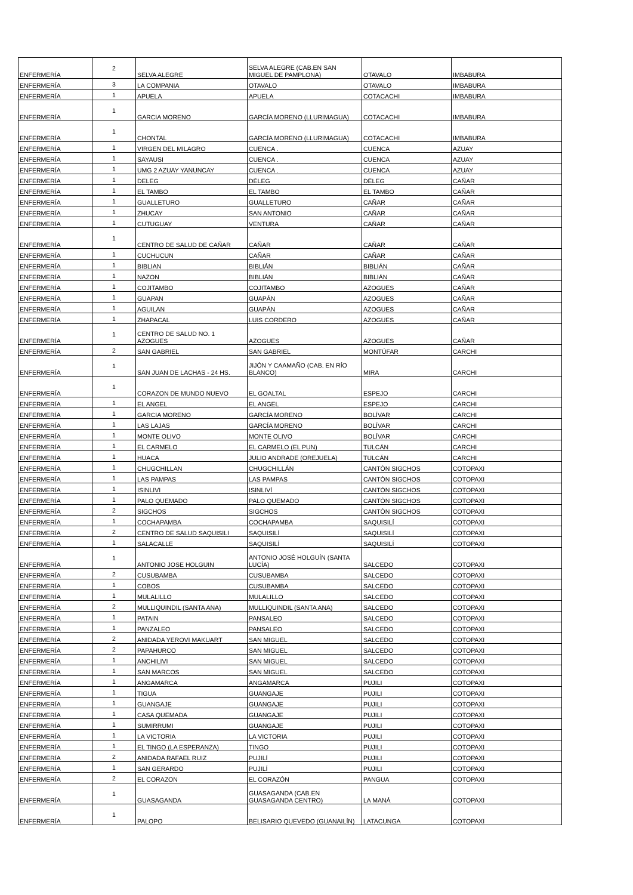| ENFERMERÍA | 2 | SELVA ALEGRE | SELVA ALEGRE (CAB.EN SAN MIGUEL DE PAMPLONA) | OTAVALO | IMBABURA |
| ENFERMERÍA | 3 | LA COMPANIA | OTAVALO | OTAVALO | IMBABURA |
| ENFERMERÍA | 1 | APUELA | APUELA | COTACACHI | IMBABURA |
| ENFERMERÍA | 1 | GARCIA MORENO | GARCÍA MORENO (LLURIMAGUA) | COTACACHI | IMBABURA |
| ENFERMERÍA | 1 | CHONTAL | GARCÍA MORENO (LLURIMAGUA) | COTACACHI | IMBABURA |
| ENFERMERÍA | 1 | VIRGEN DEL MILAGRO | CUENCA . | CUENCA | AZUAY |
| ENFERMERÍA | 1 | SAYAUSI | CUENCA . | CUENCA | AZUAY |
| ENFERMERÍA | 1 | UMG 2 AZUAY YANUNCAY | CUENCA . | CUENCA | AZUAY |
| ENFERMERÍA | 1 | DELEG | DÉLEG | DÉLEG | CAÑAR |
| ENFERMERÍA | 1 | EL TAMBO | EL TAMBO | EL TAMBO | CAÑAR |
| ENFERMERÍA | 1 | GUALLETURO | GUALLETURO | CAÑAR | CAÑAR |
| ENFERMERÍA | 1 | ZHUCAY | SAN ANTONIO | CAÑAR | CAÑAR |
| ENFERMERÍA | 1 | CUTUGUAY | VENTURA | CAÑAR | CAÑAR |
| ENFERMERÍA | 1 | CENTRO DE SALUD DE CAÑAR | CAÑAR | CAÑAR | CAÑAR |
| ENFERMERÍA | 1 | CUCHUCUN | CAÑAR | CAÑAR | CAÑAR |
| ENFERMERÍA | 1 | BIBLIAN | BIBLIÁN | BIBLIÁN | CAÑAR |
| ENFERMERÍA | 1 | NAZON | BIBLIÁN | BIBLIÁN | CAÑAR |
| ENFERMERÍA | 1 | COJITAMBO | COJITAMBO | AZOGUES | CAÑAR |
| ENFERMERÍA | 1 | GUAPAN | GUAPÁN | AZOGUES | CAÑAR |
| ENFERMERÍA | 1 | AGUILAN | GUAPÁN | AZOGUES | CAÑAR |
| ENFERMERÍA | 1 | ZHAPACAL | LUIS CORDERO | AZOGUES | CAÑAR |
| ENFERMERÍA | 1 | CENTRO DE SALUD NO. 1 AZOGUES | AZOGUES | AZOGUES | CAÑAR |
| ENFERMERÍA | 2 | SAN GABRIEL | SAN GABRIEL | MONTÚFAR | CARCHI |
| ENFERMERÍA | 1 | SAN JUAN DE LACHAS - 24 HS. | JIJÓN Y CAAMAÑO (CAB. EN RÍO BLANCO) | MIRA | CARCHI |
| ENFERMERÍA | 1 | CORAZON DE MUNDO NUEVO | EL GOALTAL | ESPEJO | CARCHI |
| ENFERMERÍA | 1 | EL ANGEL | EL ANGEL | ESPEJO | CARCHI |
| ENFERMERÍA | 1 | GARCIA MORENO | GARCÍA MORENO | BOLÍVAR | CARCHI |
| ENFERMERÍA | 1 | LAS LAJAS | GARCÍA MORENO | BOLÍVAR | CARCHI |
| ENFERMERÍA | 1 | MONTE OLIVO | MONTE OLIVO | BOLÍVAR | CARCHI |
| ENFERMERÍA | 1 | EL CARMELO | EL CARMELO (EL PUN) | TULCÁN | CARCHI |
| ENFERMERÍA | 1 | HUACA | JULIO ANDRADE (OREJUELA) | TULCÁN | CARCHI |
| ENFERMERÍA | 1 | CHUGCHILLAN | CHUGCHILLÁN | CANTÒN SIGCHOS | COTOPAXI |
| ENFERMERÍA | 1 | LAS PAMPAS | LAS PAMPAS | CANTÒN SIGCHOS | COTOPAXI |
| ENFERMERÍA | 1 | ISINLIVI | ISINLIVÍ | CANTÒN SIGCHOS | COTOPAXI |
| ENFERMERÍA | 1 | PALO QUEMADO | PALO QUEMADO | CANTÒN SIGCHOS | COTOPAXI |
| ENFERMERÍA | 2 | SIGCHOS | SIGCHOS | CANTÒN SIGCHOS | COTOPAXI |
| ENFERMERÍA | 1 | COCHAPAMBA | COCHAPAMBA | SAQUISILÍ | COTOPAXI |
| ENFERMERÍA | 2 | CENTRO DE SALUD SAQUISILI | SAQUISILÍ | SAQUISILÍ | COTOPAXI |
| ENFERMERÍA | 1 | SALACALLE | SAQUISILÍ | SAQUISILÍ | COTOPAXI |
| ENFERMERÍA | 1 | ANTONIO JOSE HOLGUIN | ANTONIO JOSÉ HOLGUÍN (SANTA LUCÍA) | SALCEDO | COTOPAXI |
| ENFERMERÍA | 2 | CUSUBAMBA | CUSUBAMBA | SALCEDO | COTOPAXI |
| ENFERMERÍA | 1 | COBOS | CUSUBAMBA | SALCEDO | COTOPAXI |
| ENFERMERÍA | 1 | MULALILLO | MULALILLO | SALCEDO | COTOPAXI |
| ENFERMERÍA | 2 | MULLIQUINDIL (SANTA ANA) | MULLIQUINDIL (SANTA ANA) | SALCEDO | COTOPAXI |
| ENFERMERÍA | 1 | PATAIN | PANSALEO | SALCEDO | COTOPAXI |
| ENFERMERÍA | 1 | PANZALEO | PANSALEO | SALCEDO | COTOPAXI |
| ENFERMERÍA | 2 | ANIDADA YEROVI MAKUART | SAN MIGUEL | SALCEDO | COTOPAXI |
| ENFERMERÍA | 2 | PAPAHURCO | SAN MIGUEL | SALCEDO | COTOPAXI |
| ENFERMERÍA | 1 | ANCHILIVI | SAN MIGUEL | SALCEDO | COTOPAXI |
| ENFERMERÍA | 1 | SAN MARCOS | SAN MIGUEL | SALCEDO | COTOPAXI |
| ENFERMERÍA | 1 | ANGAMARCA | ANGAMARCA | PUJILI | COTOPAXI |
| ENFERMERÍA | 1 | TIGUA | GUANGAJE | PUJILI | COTOPAXI |
| ENFERMERÍA | 1 | GUANGAJE | GUANGAJE | PUJILI | COTOPAXI |
| ENFERMERÍA | 1 | CASA QUEMADA | GUANGAJE | PUJILI | COTOPAXI |
| ENFERMERÍA | 1 | SUMIRRUMI | GUANGAJE | PUJILI | COTOPAXI |
| ENFERMERÍA | 1 | LA VICTORIA | LA VICTORIA | PUJILI | COTOPAXI |
| ENFERMERÍA | 1 | EL TINGO (LA ESPERANZA) | TINGO | PUJILI | COTOPAXI |
| ENFERMERÍA | 2 | ANIDADA RAFAEL RUIZ | PUJILÍ | PUJILI | COTOPAXI |
| ENFERMERÍA | 1 | SAN GERARDO | PUJILÍ | PUJILI | COTOPAXI |
| ENFERMERÍA | 2 | EL CORAZON | EL CORAZÓN | PANGUA | COTOPAXI |
| ENFERMERÍA | 1 | GUASAGANDA | GUASAGANDA (CAB.EN GUASAGANDA CENTRO) | LA MANÁ | COTOPAXI |
| ENFERMERÍA | 1 | PALOPO | BELISARIO QUEVEDO (GUANAILÍN) | LATACUNGA | COTOPAXI |